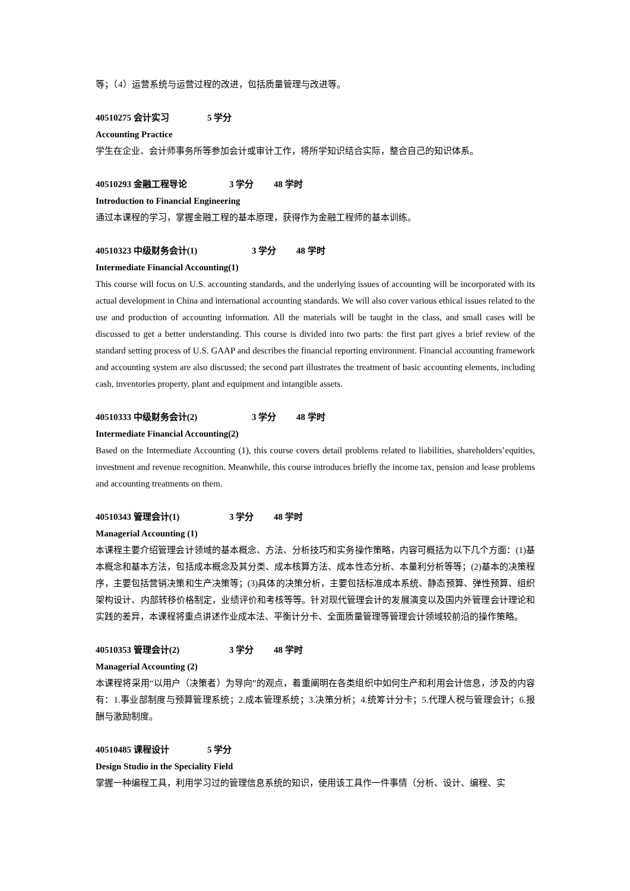等；（4）运营系统与运营过程的改进，包括质量管理与改进等。
40510275 会计实习 5 学分
Accounting Practice
学生在企业、会计师事务所等参加会计或审计工作，将所学知识结合实际，整合自己的知识体系。
40510293 金融工程导论 3 学分 48 学时
Introduction to Financial Engineering
通过本课程的学习，掌握金融工程的基本原理，获得作为金融工程师的基本训练。
40510323 中级财务会计(1) 3 学分 48 学时
Intermediate Financial Accounting(1)
This course will focus on U.S. accounting standards, and the underlying issues of accounting will be incorporated with its actual development in China and international accounting standards. We will also cover various ethical issues related to the use and production of accounting information. All the materials will be taught in the class, and small cases will be discussed to get a better understanding. This course is divided into two parts: the first part gives a brief review of the standard setting process of U.S. GAAP and describes the financial reporting environment. Financial accounting framework and accounting system are also discussed; the second part illustrates the treatment of basic accounting elements, including cash, inventories property, plant and equipment and intangible assets.
40510333 中级财务会计(2) 3 学分 48 学时
Intermediate Financial Accounting(2)
Based on the Intermediate Accounting (1), this course covers detail problems related to liabilities, shareholders’equities, investment and revenue recognition. Meanwhile, this course introduces briefly the income tax, pension and lease problems and accounting treatments on them.
40510343 管理会计(1) 3 学分 48 学时
Managerial Accounting (1)
本课程主要介绍管理会计领域的基本概念、方法、分析技巧和实务操作策略，内容可概括为以下几个方面：(1)基本概念和基本方法，包括成本概念及其分类、成本核算方法、成本性态分析、本量利分析等等；(2)基本的决策程序，主要包括营销决策和生产决策等；(3)具体的决策分析，主要包括标准成本系统、静态预算、弹性预算、组织架构设计、内部转移价格制定，业绩评价和考核等等。针对现代管理会计的发展演变以及国内外管理会计理论和实践的差异，本课程将重点讲述作业成本法、平衡计分卡、全面质量管理等管理会计领域较前沿的操作策略。
40510353 管理会计(2) 3 学分 48 学时
Managerial Accounting (2)
本课程将采用“以用户（决策者）为导向”的观点，着重阐明在各类组织中如何生产和利用会计信息，涉及的内容有：1.事业部制度与预算管理系统；2.成本管理系统；3.决策分析；4.统筹计分卡；5.代理人税与管理会计；6.报酬与激励制度。
40510485 课程设计 5 学分
Design Studio in the Speciality Field
掌握一种编程工具，利用学习过的管理信息系统的知识，使用该工具作一件事情（分析、设计、编程、实